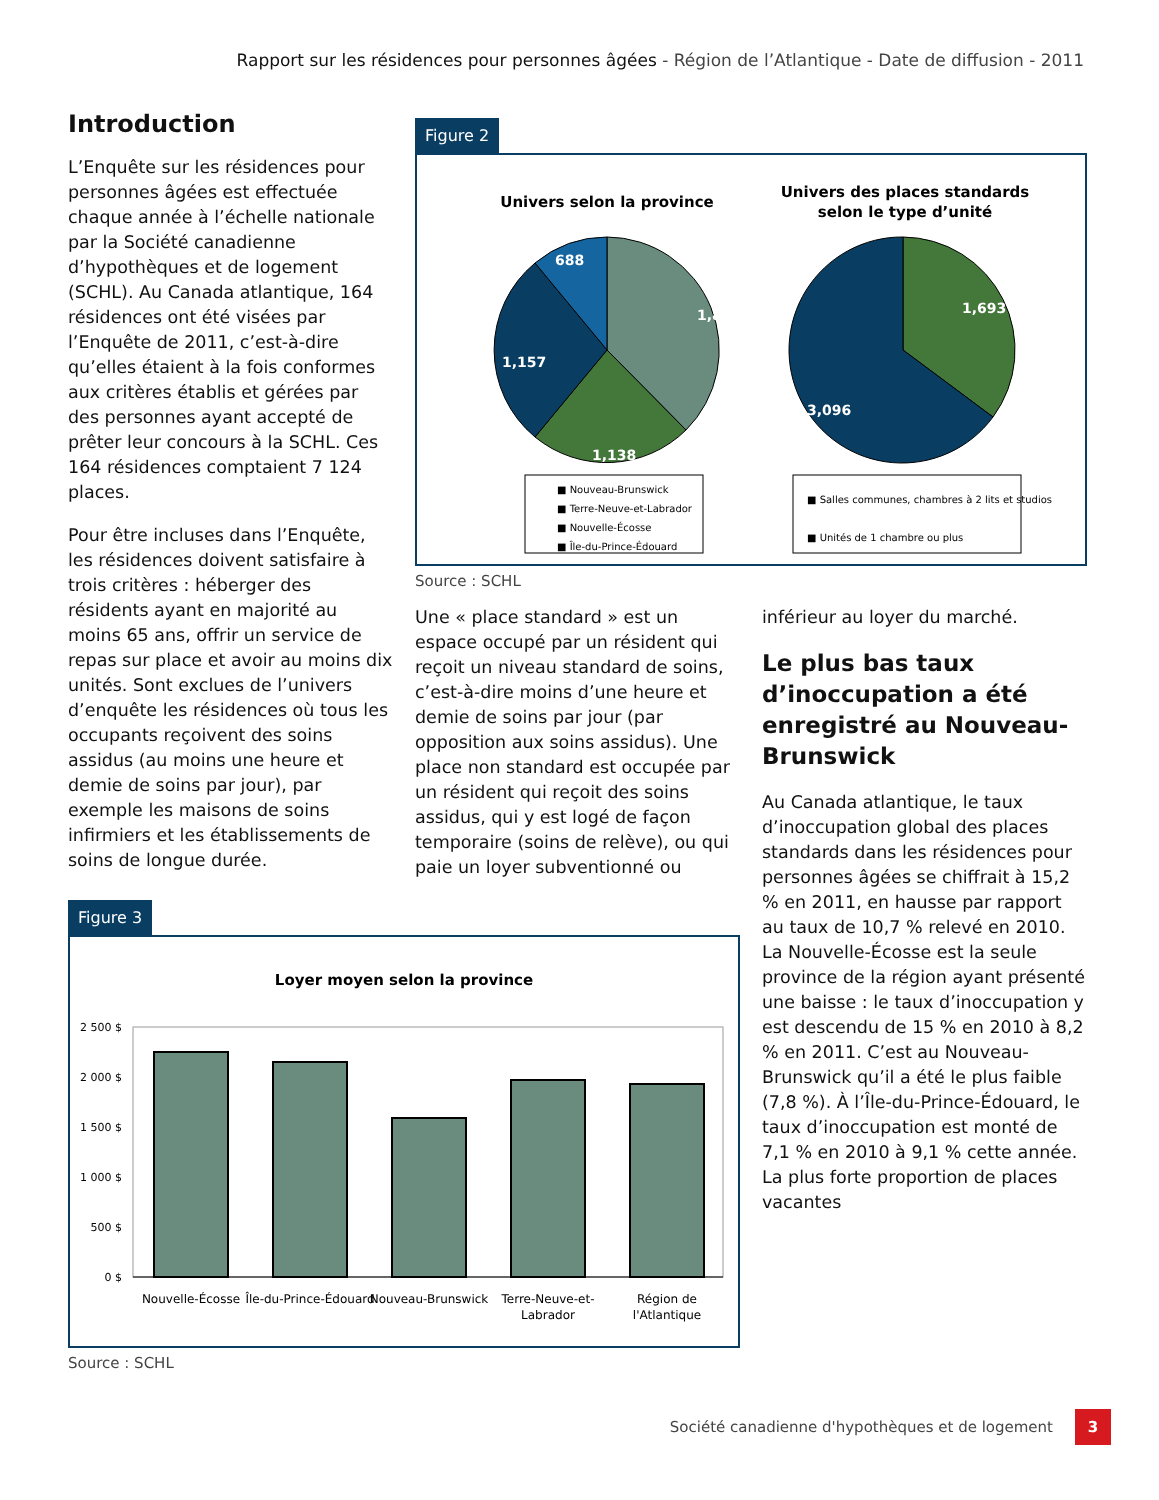Rapport sur les résidences pour personnes âgées - Région de l’Atlantique - Date de diffusion - 2011
Introduction
L’Enquête sur les résidences pour personnes âgées est effectuée chaque année à l’échelle nationale par la Société canadienne d’hypothèques et de logement (SCHL). Au Canada atlantique, 164 résidences ont été visées par l’Enquête de 2011, c’est-à-dire qu’elles étaient à la fois conformes aux critères établis et gérées par des personnes ayant accepté de prêter leur concours à la SCHL. Ces 164 résidences comptaient 7 124 places.
Pour être incluses dans l’Enquête, les résidences doivent satisfaire à trois critères : héberger des résidents ayant en majorité au moins 65 ans, offrir un service de repas sur place et avoir au moins dix unités. Sont exclues de l’univers d’enquête les résidences où tous les occupants reçoivent des soins assidus (au moins une heure et demie de soins par jour), par exemple les maisons de soins infirmiers et les établissements de soins de longue durée.
Figure 2
Univers selon la province
1,805
1,138
1,157
688
Univers des places standards
selon le type d’unité
1,693
3,096
■ Nouveau-Brunswick
■ Terre-Neuve-et-Labrador
■ Nouvelle-Écosse
■ Île-du-Prince-Édouard
■ Salles communes, chambres à 2 lits et studios
■ Unités de 1 chambre ou plus
Source : SCHL
Une « place standard » est un espace occupé par un résident qui reçoit un niveau standard de soins, c’est-à-dire moins d’une heure et demie de soins par jour (par opposition aux soins assidus). Une place non standard est occupée par un résident qui reçoit des soins assidus, qui y est logé de façon temporaire (soins de relève), ou qui paie un loyer subventionné ou
inférieur au loyer du marché.
Le plus bas taux d’inoccupation a été enregistré au Nouveau-Brunswick
Au Canada atlantique, le taux d’inoccupation global des places standards dans les résidences pour personnes âgées se chiffrait à 15,2 % en 2011, en hausse par rapport au taux de 10,7 % relevé en 2010. La Nouvelle-Écosse est la seule province de la région ayant présenté une baisse : le taux d’inoccupation y est descendu de 15 % en 2010 à 8,2 % en 2011. C’est au Nouveau-Brunswick qu’il a été le plus faible (7,8 %). À l’Île-du-Prince-Édouard, le taux d’inoccupation est monté de 7,1 % en 2010 à 9,1 % cette année. La plus forte proportion de places vacantes
Figure 3
Loyer moyen selon la province
2 500 $
2 000 $
1 500 $
1 000 $
500 $
0 $
Nouvelle-Écosse
Île-du-Prince-Édouard
Nouveau-Brunswick
Terre-Neuve-et-
Labrador
Région de
l'Atlantique
Source : SCHL
Société canadienne d'hypothèques et de logement
3